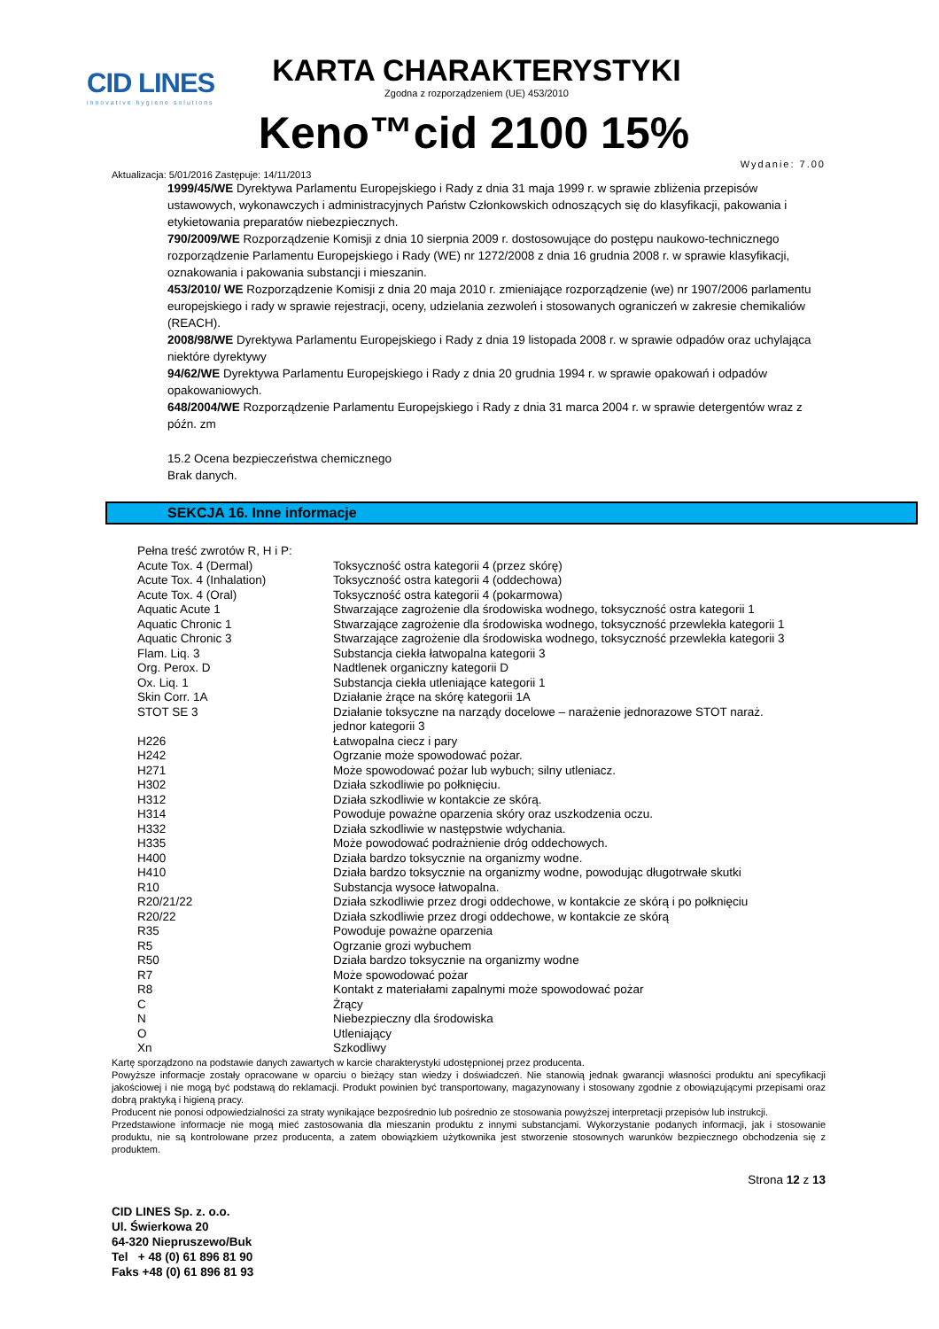CID LINES
innovative hygiene solutions
KARTA CHARAKTERYSTYKI
Zgodna z rozporządzeniem (UE) 453/2010
Keno™cid 2100 15%
Wydanie: 7.00
Aktualizacja: 5/01/2016 Zastępuje: 14/11/2013
1999/45/WE Dyrektywa Parlamentu Europejskiego i Rady z dnia 31 maja 1999 r. w sprawie zbliżenia przepisów ustawowych, wykonawczych i administracyjnych Państw Członkowskich odnoszących się do klasyfikacji, pakowania i etykietowania preparatów niebezpiecznych.
790/2009/WE Rozporządzenie Komisji z dnia 10 sierpnia 2009 r. dostosowujące do postępu naukowo-technicznego rozporządzenie Parlamentu Europejskiego i Rady (WE) nr 1272/2008 z dnia 16 grudnia 2008 r. w sprawie klasyfikacji, oznakowania i pakowania substancji i mieszanin.
453/2010/ WE Rozporządzenie Komisji z dnia 20 maja 2010 r. zmieniające rozporządzenie (we) nr 1907/2006 parlamentu europejskiego i rady w sprawie rejestracji, oceny, udzielania zezwoleń i stosowanych ograniczeń w zakresie chemikaliów (REACH).
2008/98/WE Dyrektywa Parlamentu Europejskiego i Rady z dnia 19 listopada 2008 r. w sprawie odpadów oraz uchylająca niektóre dyrektywy
94/62/WE Dyrektywa Parlamentu Europejskiego i Rady z dnia 20 grudnia 1994 r. w sprawie opakowań i odpadów opakowaniowych.
648/2004/WE Rozporządzenie Parlamentu Europejskiego i Rady z dnia 31 marca 2004 r. w sprawie detergentów wraz z późn. zm
15.2 Ocena bezpieczeństwa chemicznego
Brak danych.
SEKCJA 16. Inne informacje
| Pełna treść zwrotów R, H i P: | |
| Acute Tox. 4 (Dermal) | Toksyczność ostra kategorii 4 (przez skórę) |
| Acute Tox. 4 (Inhalation) | Toksyczność ostra kategorii 4 (oddechowa) |
| Acute Tox. 4 (Oral) | Toksyczność ostra kategorii 4 (pokarmowa) |
| Aquatic Acute 1 | Stwarzające zagrożenie dla środowiska wodnego, toksyczność ostra kategorii 1 |
| Aquatic Chronic 1 | Stwarzające zagrożenie dla środowiska wodnego, toksyczność przewlekła kategorii 1 |
| Aquatic Chronic 3 | Stwarzające zagrożenie dla środowiska wodnego, toksyczność przewlekła kategorii 3 |
| Flam. Liq. 3 | Substancja ciekła łatwopalna kategorii 3 |
| Org. Perox. D | Nadtlenek organiczny kategorii D |
| Ox. Liq. 1 | Substancja ciekła utleniające kategorii 1 |
| Skin Corr. 1A | Działanie żrące na skórę kategorii 1A |
| STOT SE 3 | Działanie toksyczne na narządy docelowe – narażenie jednorazowe STOT naraż. jednor kategorii 3 |
| H226 | Łatwopalna ciecz i pary |
| H242 | Ogrzanie może spowodować pożar. |
| H271 | Może spowodować pożar lub wybuch; silny utleniacz. |
| H302 | Działa szkodliwie po połknięciu. |
| H312 | Działa szkodliwie w kontakcie ze skórą. |
| H314 | Powoduje poważne oparzenia skóry oraz uszkodzenia oczu. |
| H332 | Działa szkodliwie w następstwie wdychania. |
| H335 | Może powodować podrażnienie dróg oddechowych. |
| H400 | Działa bardzo toksycznie na organizmy wodne. |
| H410 | Działa bardzo toksycznie na organizmy wodne, powodując długotrwałe skutki |
| R10 | Substancja wysoce łatwopalna. |
| R20/21/22 | Działa szkodliwie przez drogi oddechowe, w kontakcie ze skórą i po połknięciu |
| R20/22 | Działa szkodliwie przez drogi oddechowe, w kontakcie ze skórą |
| R35 | Powoduje poważne oparzenia |
| R5 | Ogrzanie grozi wybuchem |
| R50 | Działa bardzo toksycznie na organizmy wodne |
| R7 | Może spowodować pożar |
| R8 | Kontakt z materiałami zapalnymi może spowodować pożar |
| C | Żrący |
| N | Niebezpieczny dla środowiska |
| O | Utleniający |
| Xn | Szkodliwy |
Kartę sporządzono na podstawie danych zawartych w karcie charakterystyki udostępnionej przez producenta.
Powyższe informacje zostały opracowane w oparciu o bieżący stan wiedzy i doświadczeń. Nie stanowią jednak gwarancji własności produktu ani specyfikacji jakościowej i nie mogą być podstawą do reklamacji. Produkt powinien być transportowany, magazynowany i stosowany zgodnie z obowiązującymi przepisami oraz dobrą praktyką i higieną pracy.
Producent nie ponosi odpowiedzialności za straty wynikające bezpośrednio lub pośrednio ze stosowania powyższej interpretacji przepisów lub instrukcji.
Przedstawione informacje nie mogą mieć zastosowania dla mieszanin produktu z innymi substancjami. Wykorzystanie podanych informacji, jak i stosowanie produktu, nie są kontrolowane przez producenta, a zatem obowiązkiem użytkownika jest stworzenie stosownych warunków bezpiecznego obchodzenia się z produktem.
Strona 12 z 13
CID LINES Sp. z. o.o.
Ul. Świerkowa 20
64-320 Niepruszewo/Buk
Tel + 48 (0) 61 896 81 90
Faks +48 (0) 61 896 81 93